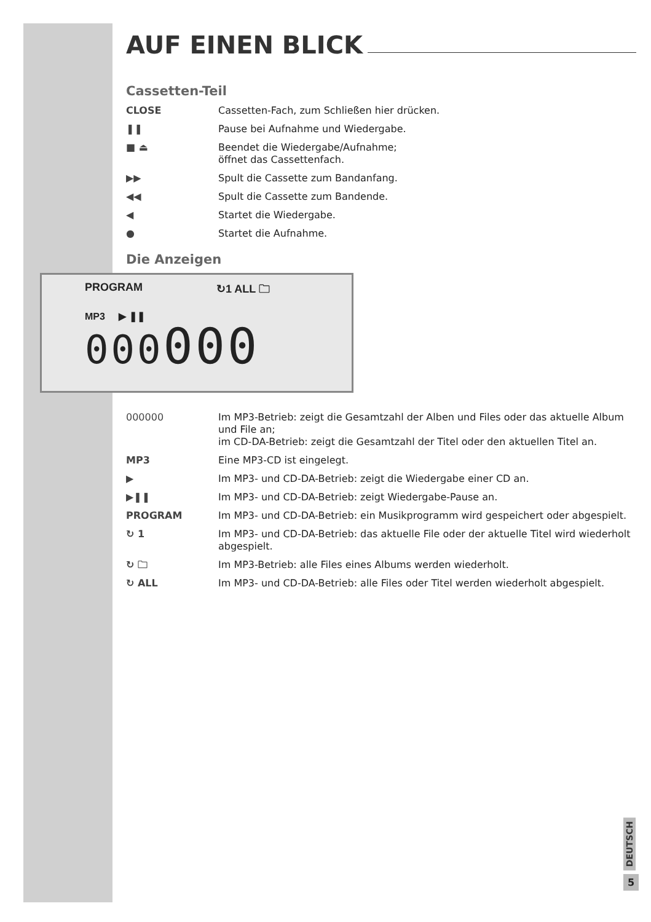AUF EINEN BLICK
Cassetten-Teil
CLOSE Cassetten-Fach, zum Schließen hier drücken.
❚❚ Pause bei Aufnahme und Wiedergabe.
■ ⏏ Beendet die Wiedergabe/Aufnahme;
öffnet das Cassettenfach.
▶▶ Spult die Cassette zum Bandanfang.
◀◀ Spult die Cassette zum Bandende.
◀ Startet die Wiedergabe.
● Startet die Aufnahme.
Die Anzeigen
PROGRAM ↻1 ALL 🗀
MP3 ▶ ❚❚
000000
000000 Im MP3-Betrieb: zeigt die Gesamtzahl der Alben und Files oder das aktuelle Album und File an;
im CD-DA-Betrieb: zeigt die Gesamtzahl der Titel oder den aktuellen Titel an.
MP3 Eine MP3-CD ist eingelegt.
▶ Im MP3- und CD-DA-Betrieb: zeigt die Wiedergabe einer CD an.
▶❚❚ Im MP3- und CD-DA-Betrieb: zeigt Wiedergabe-Pause an.
PROGRAM Im MP3- und CD-DA-Betrieb: ein Musikprogramm wird gespeichert oder abgespielt.
↻ 1 Im MP3- und CD-DA-Betrieb: das aktuelle File oder der aktuelle Titel wird wiederholt abgespielt.
↻ 🗀 Im MP3-Betrieb: alle Files eines Albums werden wiederholt.
↻ ALL Im MP3- und CD-DA-Betrieb: alle Files oder Titel werden wiederholt abgespielt.
DEUTSCH
5